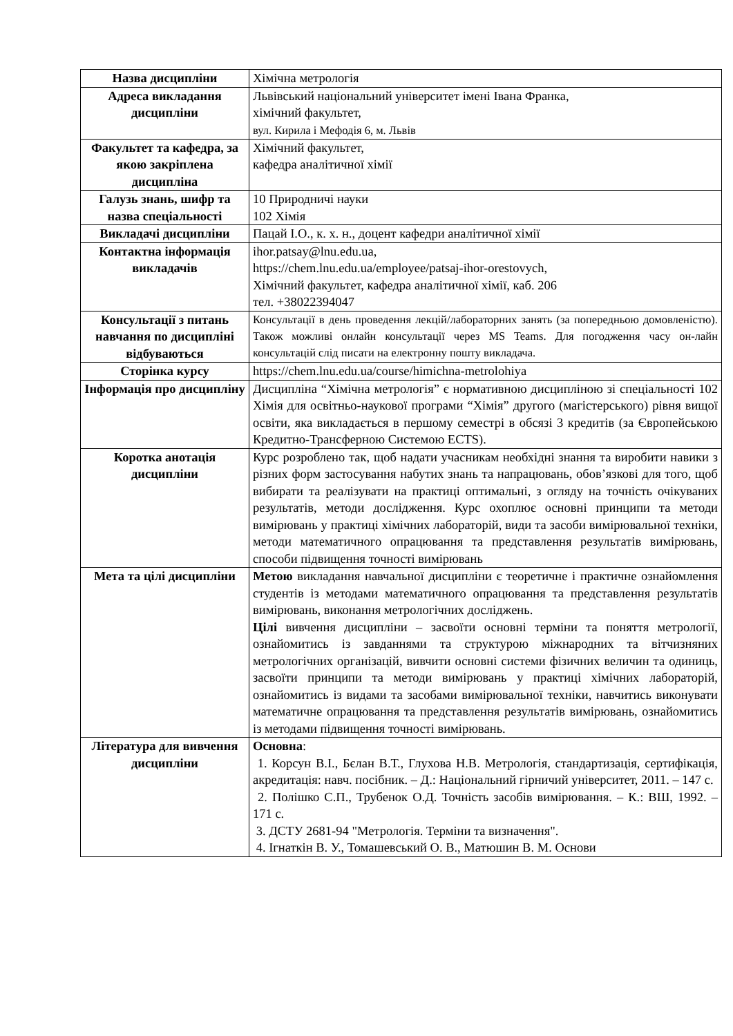| Назва дисципліни | Хімічна метрологія |
| Адреса викладання дисципліни | Львівський національний університет імені Івана Франка, хімічний факультет, вул. Кирила і Мефодія 6, м. Львів |
| Факультет та кафедра, за якою закріплена дисципліна | Хімічний факультет, кафедра аналітичної хімії |
| Галузь знань, шифр та назва спеціальності | 10 Природничі науки 102 Хімія |
| Викладачі дисципліни | Пацай І.О., к. х. н., доцент кафедри аналітичної хімії |
| Контактна інформація викладачів | ihor.patsay@lnu.edu.ua, https://chem.lnu.edu.ua/employee/patsaj-ihor-orestovych, Хімічний факультет, кафедра аналітичної хімії, каб. 206 тел. +38022394047 |
| Консультації з питань навчання по дисципліні відбуваються | Консультації в день проведення лекцій/лабораторних занять (за попередньою домовленістю). Також можливі онлайн консультації через MS Teams. Для погодження часу он-лайн консультацій слід писати на електронну пошту викладача. |
| Сторінка курсу | https://chem.lnu.edu.ua/course/himichna-metrolohiya |
| Інформація про дисципліну | Дисципліна “Хімічна метрологія” є нормативною дисципліною зі спеціальності 102 Хімія для освітньо-наукової програми “Хімія” другого (магістерського) рівня вищої освіти, яка викладається в першому семестрі в обсязі 3 кредитів (за Європейською Кредитно-Трансферною Системою ECTS). |
| Коротка анотація дисципліни | Курс розроблено так, щоб надати учасникам необхідні знання та виробити навики з різних форм застосування набутих знань та напрацювань, обов’язкові для того, щоб вибирати та реалізувати на практиці оптимальні, з огляду на точність очікуваних результатів, методи дослідження. Курс охоплює основні принципи та методи вимірювань у практиці хімічних лабораторій, види та засоби вимірювальної техніки, методи математичного опрацювання та представлення результатів вимірювань, способи підвищення точності вимірювань |
| Мета та цілі дисципліни | Метою викладання навчальної дисципліни є теоретичне і практичне ознайомлення студентів із методами математичного опрацювання та представлення результатів вимірювань, виконання метрологічних досліджень. Цілі вивчення дисципліни – засвоїти основні терміни та поняття метрології, ознайомитись із завданнями та структурою міжнародних та вітчизняних метрологічних організацій, вивчити основні системи фізичних величин та одиниць, засвоїти принципи та методи вимірювань у практиці хімічних лабораторій, ознайомитись із видами та засобами вимірювальної техніки, навчитись виконувати математичне опрацювання та представлення результатів вимірювань, ознайомитись із методами підвищення точності вимірювань. |
| Література для вивчення дисципліни | Основна : 1. Корсун В.І., Бєлан В.Т., Глухова Н.В. Метрологія, стандартизація, сертифікація, акредитація: навч. посібник. – Д.: Національний гірничий університет, 2011. – 147 с. 2. Полішко С.П., Трубенок О.Д. Точність засобів вимірювання. – К.: ВШ, 1992. – 171 с. 3. ДСТУ 2681-94 "Метрологія. Терміни та визначення". 4. Ігнаткін В. У., Томашевський О. В., Матюшин В. М. Основи |